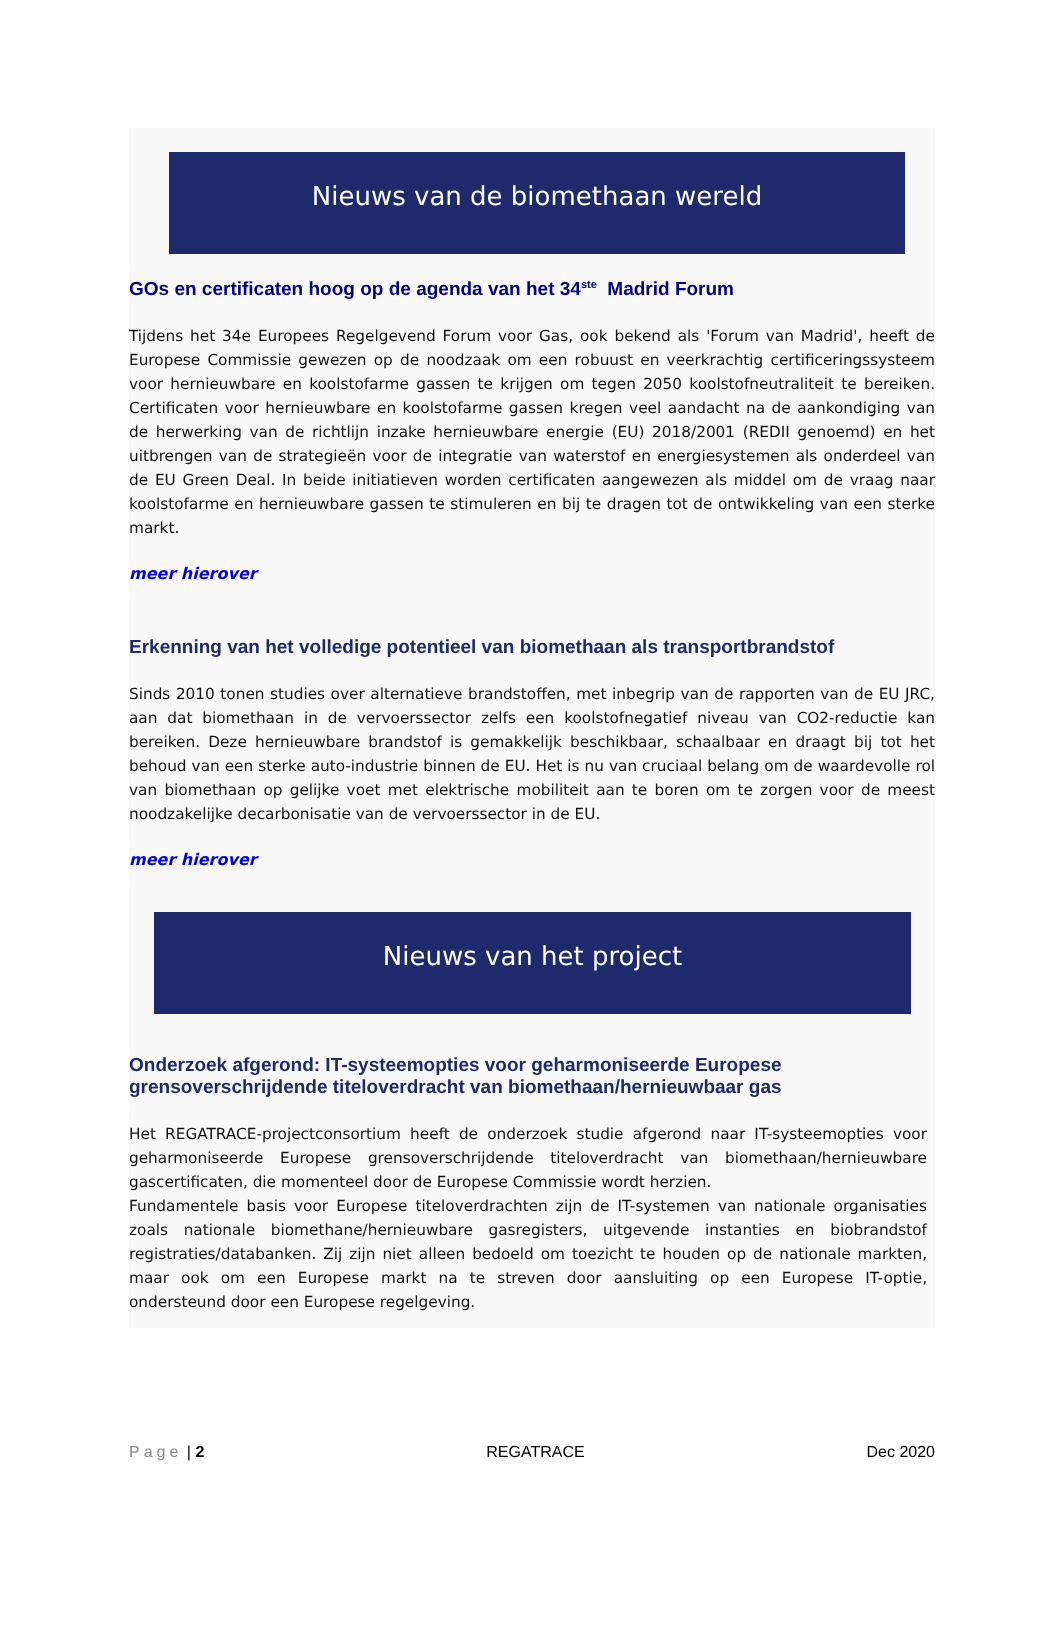Nieuws van de biomethaan wereld
GOs en certificaten hoog op de agenda van het 34<sup>ste</sup> Madrid Forum
Tijdens het 34e Europees Regelgevend Forum voor Gas, ook bekend als 'Forum van Madrid', heeft de Europese Commissie gewezen op de noodzaak om een robuust en veerkrachtig certificeringssysteem voor hernieuwbare en koolstofarme gassen te krijgen om tegen 2050 koolstofneutraliteit te bereiken. Certificaten voor hernieuwbare en koolstofarme gassen kregen veel aandacht na de aankondiging van de herwerking van de richtlijn inzake hernieuwbare energie (EU) 2018/2001 (REDII genoemd) en het uitbrengen van de strategieën voor de integratie van waterstof en energiesystemen als onderdeel van de EU Green Deal. In beide initiatieven worden certificaten aangewezen als middel om de vraag naar koolstofarme en hernieuwbare gassen te stimuleren en bij te dragen tot de ontwikkeling van een sterke markt.
meer hierover
Erkenning van het volledige potentieel van biomethaan als transportbrandstof
Sinds 2010 tonen studies over alternatieve brandstoffen, met inbegrip van de rapporten van de EU JRC, aan dat biomethaan in de vervoerssector zelfs een koolstofnegatief niveau van CO2-reductie kan bereiken. Deze hernieuwbare brandstof is gemakkelijk beschikbaar, schaalbaar en draagt bij tot het behoud van een sterke auto-industrie binnen de EU. Het is nu van cruciaal belang om de waardevolle rol van biomethaan op gelijke voet met elektrische mobiliteit aan te boren om te zorgen voor de meest noodzakelijke decarbonisatie van de vervoerssector in de EU.
meer hierover
Nieuws van het project
Onderzoek afgerond: IT-systeemopties voor geharmoniseerde Europese grensoverschrijdende titeloverdracht van biomethaan/hernieuwbaar gas
Het REGATRACE-projectconsortium heeft de onderzoek studie afgerond naar IT-systeemopties voor geharmoniseerde Europese grensoverschrijdende titeloverdracht van biomethaan/hernieuwbare gascertificaten, die momenteel door de Europese Commissie wordt herzien.
Fundamentele basis voor Europese titeloverdrachten zijn de IT-systemen van nationale organisaties zoals nationale biomethane/hernieuwbare gasregisters, uitgevende instanties en biobrandstof registraties/databanken. Zij zijn niet alleen bedoeld om toezicht te houden op de nationale markten, maar ook om een Europese markt na te streven door aansluiting op een Europese IT-optie, ondersteund door een Europese regelgeving.
Page | 2 REGATRACE Dec 2020